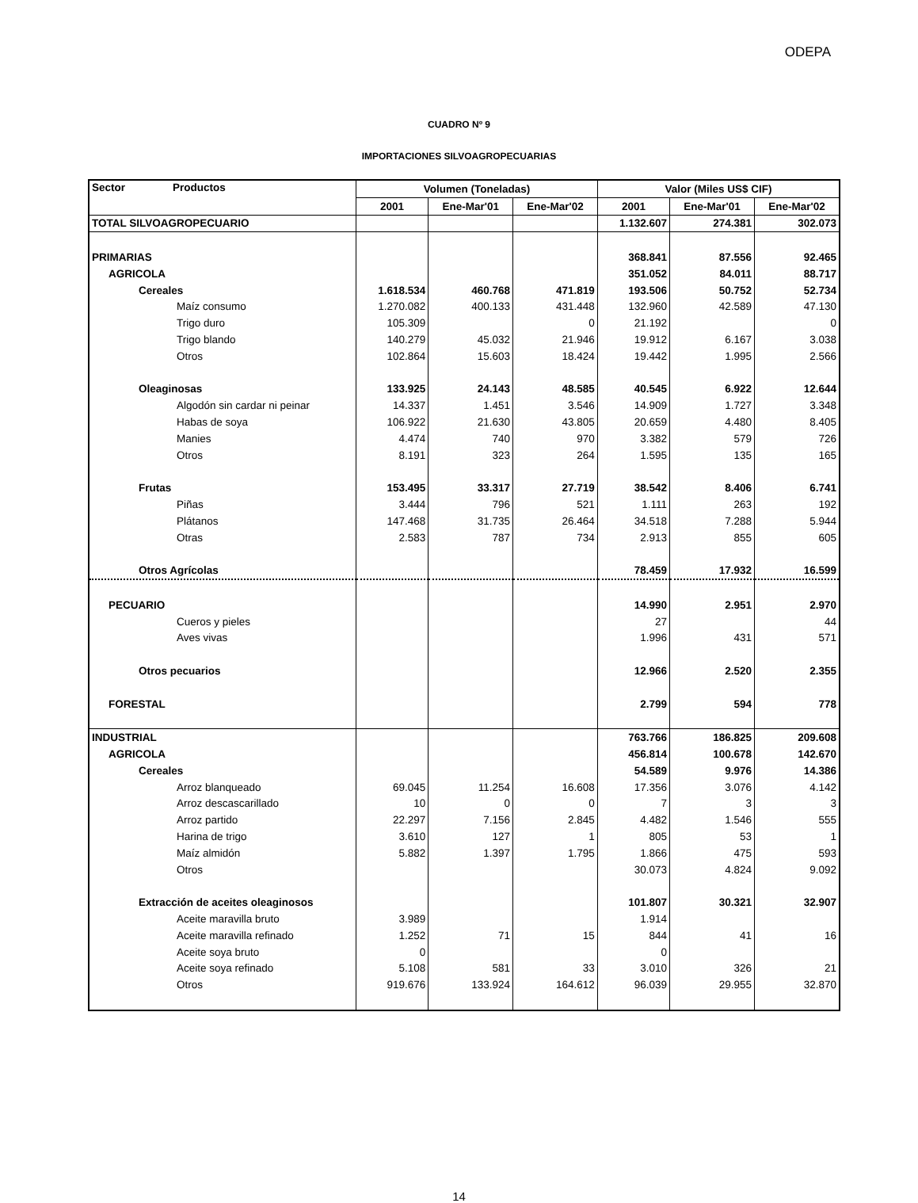ODEPA
CUADRO Nº 9
IMPORTACIONES SILVOAGROPECUARIAS
| Sector Productos | Volumen (Toneladas) | | | Valor (Miles US$ CIF) | | |
| --- | --- | --- | --- | --- | --- | --- |
| | 2001 | Ene-Mar'01 | Ene-Mar'02 | 2001 | Ene-Mar'01 | Ene-Mar'02 |
| TOTAL SILVOAGROPECUARIO | | | | 1.132.607 | 274.381 | 302.073 |
| PRIMARIAS | | | | 368.841 | 87.556 | 92.465 |
| AGRICOLA | | | | 351.052 | 84.011 | 88.717 |
| Cereales | 1.618.534 | 460.768 | 471.819 | 193.506 | 50.752 | 52.734 |
| Maíz consumo | 1.270.082 | 400.133 | 431.448 | 132.960 | 42.589 | 47.130 |
| Trigo duro | 105.309 | | 0 | 21.192 | | 0 |
| Trigo blando | 140.279 | 45.032 | 21.946 | 19.912 | 6.167 | 3.038 |
| Otros | 102.864 | 15.603 | 18.424 | 19.442 | 1.995 | 2.566 |
| Oleaginosas | 133.925 | 24.143 | 48.585 | 40.545 | 6.922 | 12.644 |
| Algodón sin cardar ni peinar | 14.337 | 1.451 | 3.546 | 14.909 | 1.727 | 3.348 |
| Habas de soya | 106.922 | 21.630 | 43.805 | 20.659 | 4.480 | 8.405 |
| Manies | 4.474 | 740 | 970 | 3.382 | 579 | 726 |
| Otros | 8.191 | 323 | 264 | 1.595 | 135 | 165 |
| Frutas | 153.495 | 33.317 | 27.719 | 38.542 | 8.406 | 6.741 |
| Piñas | 3.444 | 796 | 521 | 1.111 | 263 | 192 |
| Plátanos | 147.468 | 31.735 | 26.464 | 34.518 | 7.288 | 5.944 |
| Otras | 2.583 | 787 | 734 | 2.913 | 855 | 605 |
| Otros Agrícolas | | | | 78.459 | 17.932 | 16.599 |
| PECUARIO | | | | 14.990 | 2.951 | 2.970 |
| Cueros y pieles | | | | 27 | | 44 |
| Aves vivas | | | | 1.996 | 431 | 571 |
| Otros pecuarios | | | | 12.966 | 2.520 | 2.355 |
| FORESTAL | | | | 2.799 | 594 | 778 |
| INDUSTRIAL | | | | 763.766 | 186.825 | 209.608 |
| AGRICOLA | | | | 456.814 | 100.678 | 142.670 |
| Cereales | | | | 54.589 | 9.976 | 14.386 |
| Arroz blanqueado | 69.045 | 11.254 | 16.608 | 17.356 | 3.076 | 4.142 |
| Arroz descascarillado | 10 | 0 | 0 | 7 | 3 | 3 |
| Arroz partido | 22.297 | 7.156 | 2.845 | 4.482 | 1.546 | 555 |
| Harina de trigo | 3.610 | 127 | 1 | 805 | 53 | 1 |
| Maíz almidón | 5.882 | 1.397 | 1.795 | 1.866 | 475 | 593 |
| Otros | | | | 30.073 | 4.824 | 9.092 |
| Extracción de aceites oleaginosos | | | | 101.807 | 30.321 | 32.907 |
| Aceite maravilla bruto | 3.989 | | | 1.914 | | |
| Aceite maravilla refinado | 1.252 | 71 | 15 | 844 | 41 | 16 |
| Aceite soya bruto | 0 | | | 0 | | |
| Aceite soya refinado | 5.108 | 581 | 33 | 3.010 | 326 | 21 |
| Otros | 919.676 | 133.924 | 164.612 | 96.039 | 29.955 | 32.870 |
14